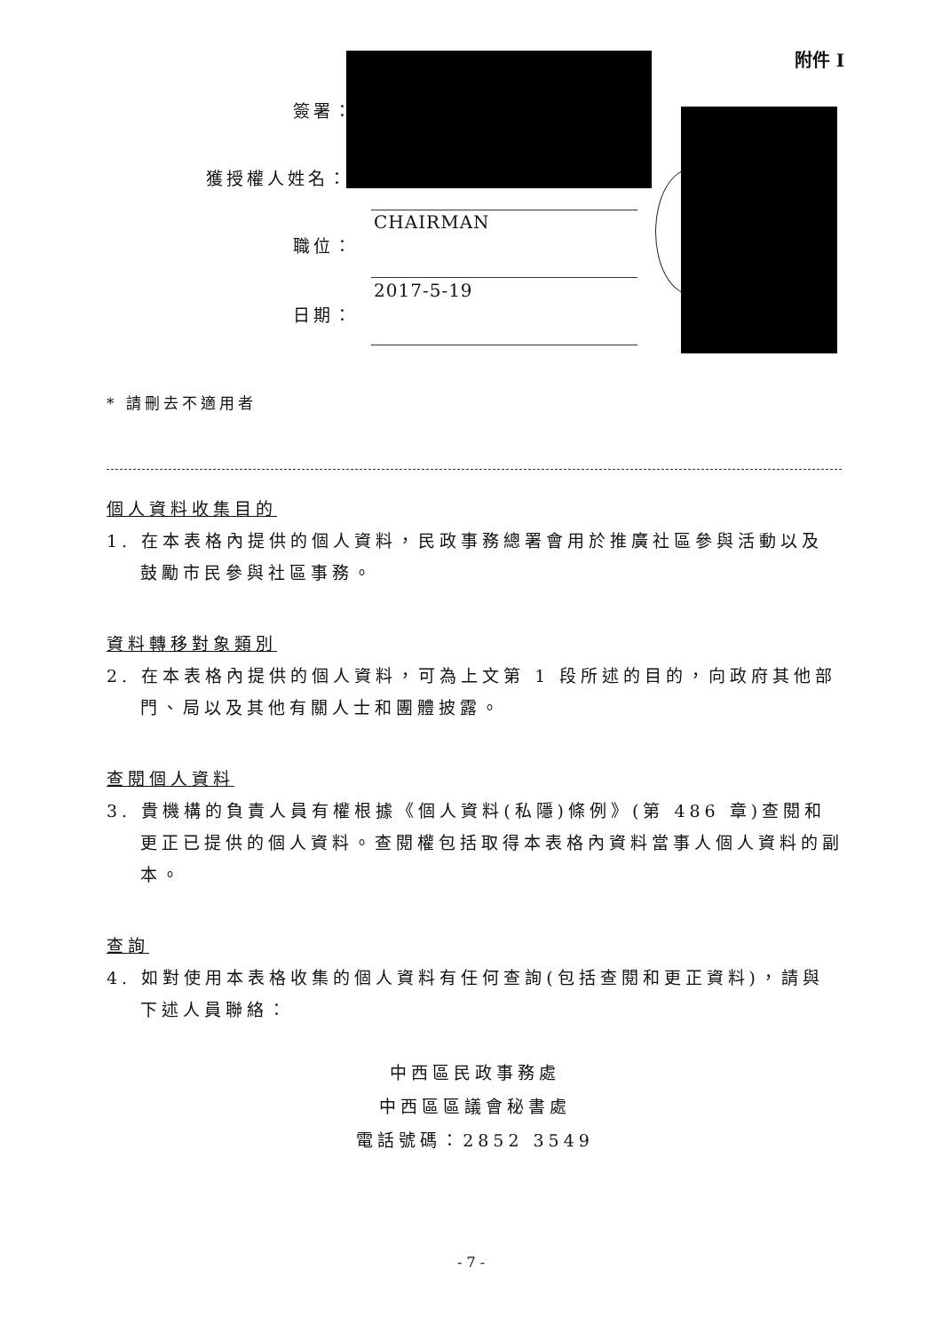附件 I
簽署：
獲授權人姓名：
CHAIRMAN
職位：
2017-5-19
日期：
* 請刪去不適用者
個人資料收集目的
1. 在本表格內提供的個人資料，民政事務總署會用於推廣社區參與活動以及鼓勵市民參與社區事務。
資料轉移對象類別
2. 在本表格內提供的個人資料，可為上文第 1 段所述的目的，向政府其他部門、局以及其他有關人士和團體披露。
查閱個人資料
3. 貴機構的負責人員有權根據《個人資料(私隱)條例》(第 486 章)查閱和更正已提供的個人資料。查閱權包括取得本表格內資料當事人個人資料的副本。
查詢
4. 如對使用本表格收集的個人資料有任何查詢(包括查閱和更正資料)，請與下述人員聯絡：
中西區民政事務處
中西區區議會秘書處
電話號碼：2852 3549
- 7 -